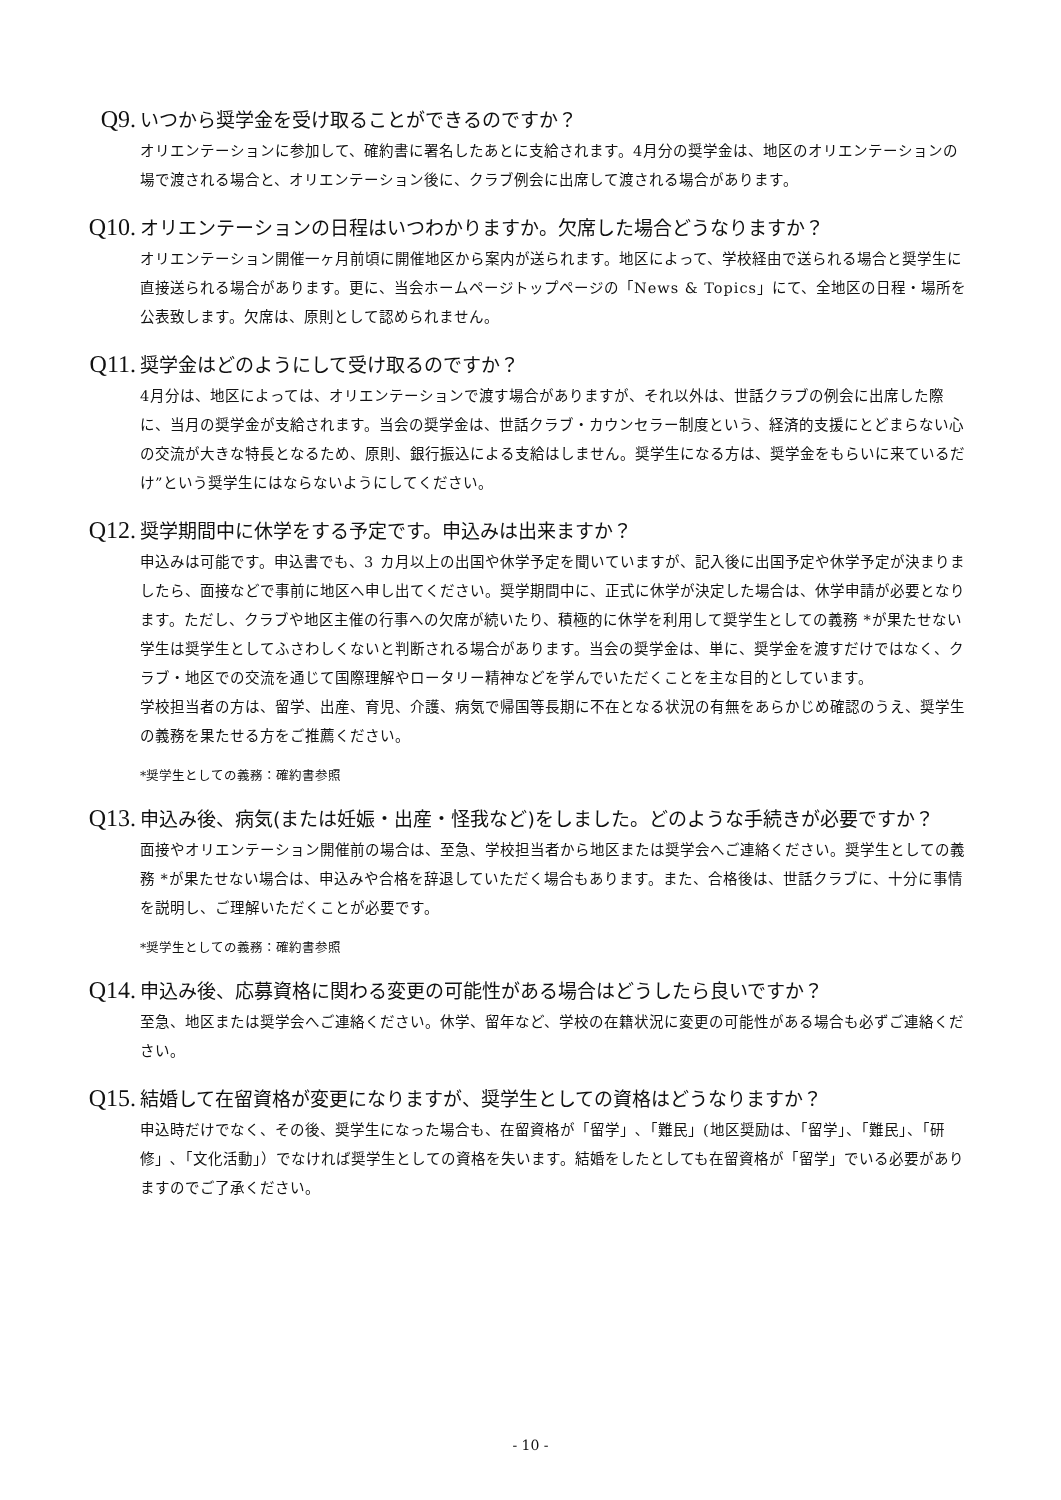Q9. いつから奨学金を受け取ることができるのですか？
オリエンテーションに参加して、確約書に署名したあとに支給されます。4月分の奨学金は、地区のオリエンテーションの場で渡される場合と、オリエンテーション後に、クラブ例会に出席して渡される場合があります。
Q10. オリエンテーションの日程はいつわかりますか。欠席した場合どうなりますか？
オリエンテーション開催一ヶ月前頃に開催地区から案内が送られます。地区によって、学校経由で送られる場合と奨学生に直接送られる場合があります。更に、当会ホームページトップページの「News & Topics」にて、全地区の日程・場所を公表致します。欠席は、原則として認められません。
Q11. 奨学金はどのようにして受け取るのですか？
4月分は、地区によっては、オリエンテーションで渡す場合がありますが、それ以外は、世話クラブの例会に出席した際に、当月の奨学金が支給されます。当会の奨学金は、世話クラブ・カウンセラー制度という、経済的支援にとどまらない心の交流が大きな特長となるため、原則、銀行振込による支給はしません。奨学生になる方は、奨学金をもらいに来ているだけ”という奨学生にはならないようにしてください。
Q12. 奨学期間中に休学をする予定です。申込みは出来ますか？
申込みは可能です。申込書でも、3 カ月以上の出国や休学予定を聞いていますが、記入後に出国予定や休学予定が決まりましたら、面接などで事前に地区へ申し出てください。奨学期間中に、正式に休学が決定した場合は、休学申請が必要となります。ただし、クラブや地区主催の行事への欠席が続いたり、積極的に休学を利用して奨学生としての義務 *が果たせない学生は奨学生としてふさわしくないと判断される場合があります。当会の奨学金は、単に、奨学金を渡すだけではなく、クラブ・地区での交流を通じて国際理解やロータリー精神などを学んでいただくことを主な目的としています。
学校担当者の方は、留学、出産、育児、介護、病気で帰国等長期に不在となる状況の有無をあらかじめ確認のうえ、奨学生の義務を果たせる方をご推薦ください。
*奨学生としての義務：確約書参照
Q13. 申込み後、病気(または妊娠・出産・怪我など)をしました。どのような手続きが必要ですか？
面接やオリエンテーション開催前の場合は、至急、学校担当者から地区または奨学会へご連絡ください。奨学生としての義務 *が果たせない場合は、申込みや合格を辞退していただく場合もあります。また、合格後は、世話クラブに、十分に事情を説明し、ご理解いただくことが必要です。
*奨学生としての義務：確約書参照
Q14. 申込み後、応募資格に関わる変更の可能性がある場合はどうしたら良いですか？
至急、地区または奨学会へご連絡ください。休学、留年など、学校の在籍状況に変更の可能性がある場合も必ずご連絡ください。
Q15. 結婚して在留資格が変更になりますが、奨学生としての資格はどうなりますか？
申込時だけでなく、その後、奨学生になった場合も、在留資格が「留学」､「難民」(地区奨励は、「留学」、「難民」、「研修」､「文化活動」）でなければ奨学生としての資格を失います。結婚をしたとしても在留資格が「留学」でいる必要がありますのでご了承ください。
- 10 -